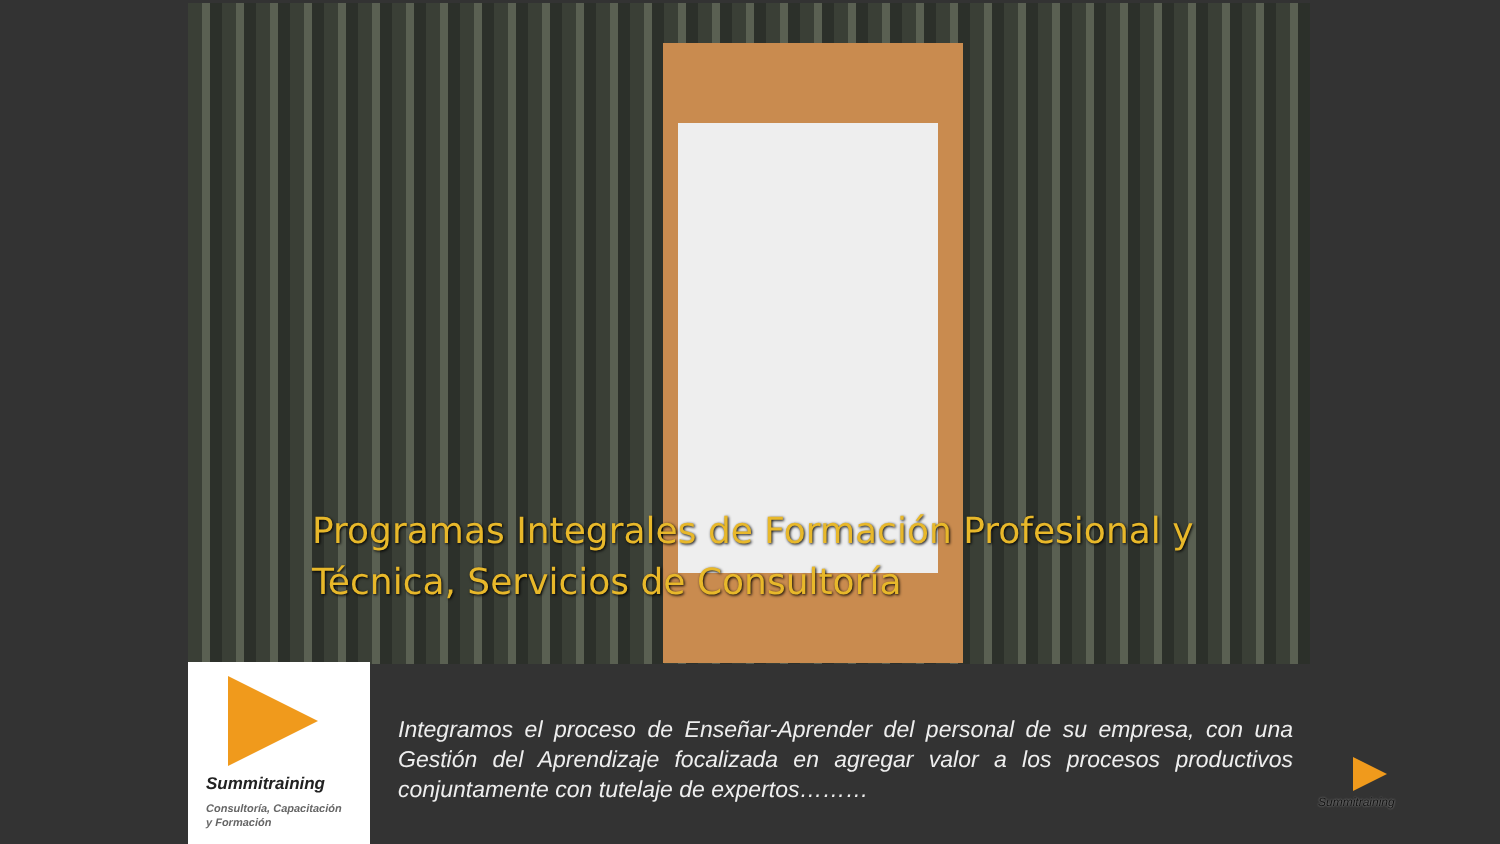Programas Integrales de Formación Profesional y Técnica, Servicios de Consultoría
Summitraining
Consultoría, Capacitación
y Formación
Integramos el proceso de Enseñar-Aprender del personal de su empresa, con una Gestión del Aprendizaje focalizada en agregar valor a los procesos productivos conjuntamente con tutelaje de expertos………
Summitraining